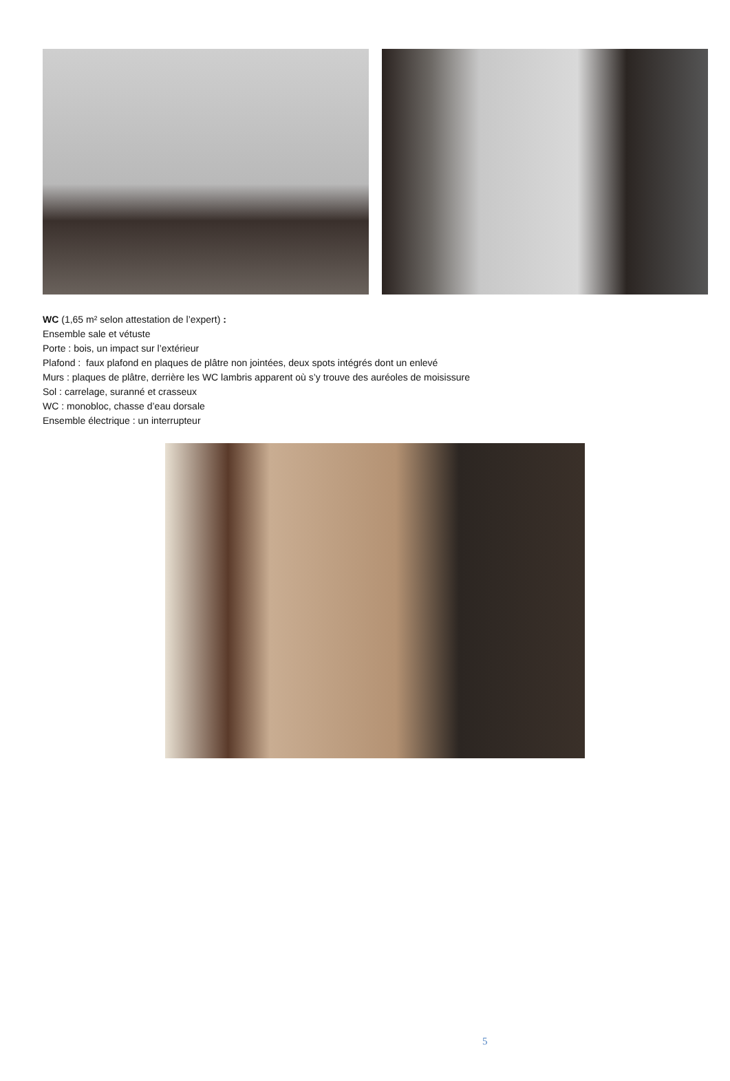WC (1,65 m² selon attestation de l’expert) :
Ensemble sale et vétuste
Porte : bois, un impact sur l’extérieur
Plafond : faux plafond en plaques de plâtre non jointées, deux spots intégrés dont un enlevé
Murs : plaques de plâtre, derrière les WC lambris apparent où s’y trouve des auréoles de moisissure
Sol : carrelage, suranné et crasseux
WC : monobloc, chasse d’eau dorsale
Ensemble électrique : un interrupteur
5